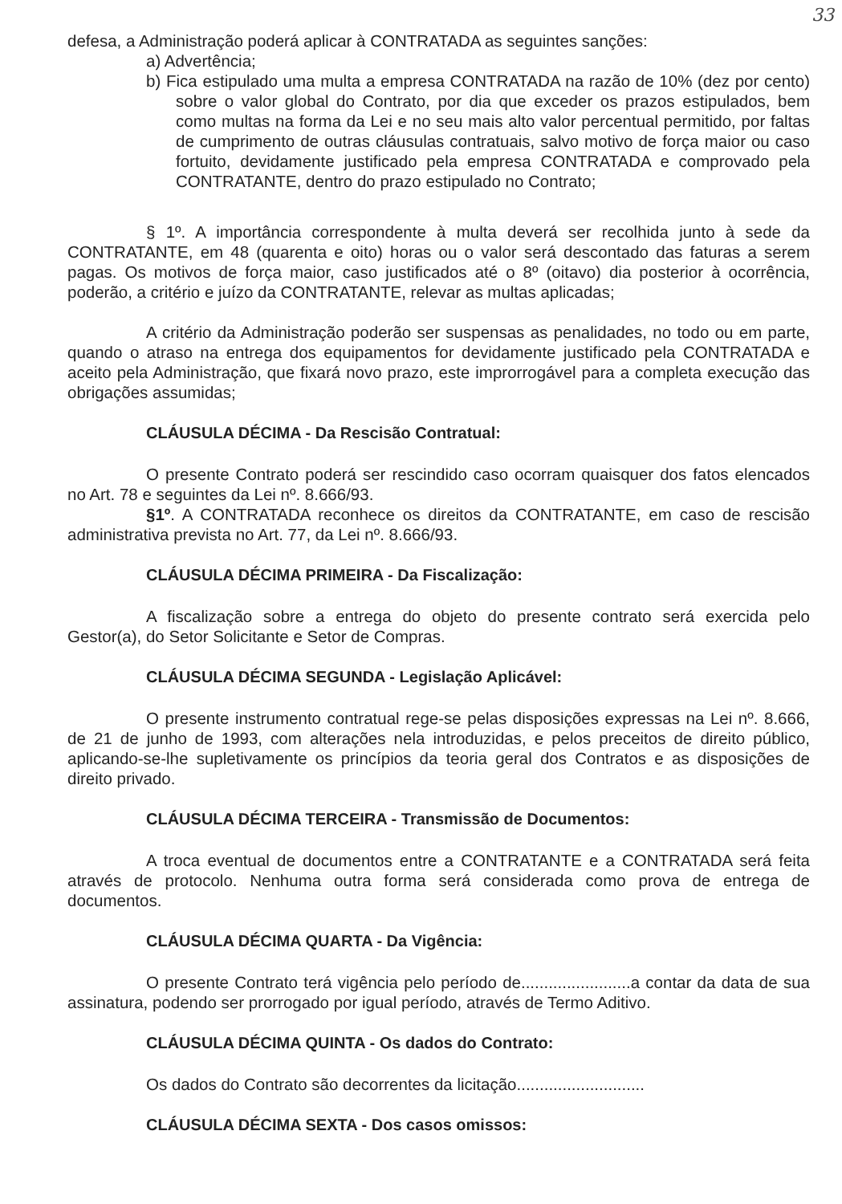33
defesa, a Administração poderá aplicar à CONTRATADA as seguintes sanções:
a) Advertência;
b) Fica estipulado uma multa a empresa CONTRATADA na razão de 10% (dez por cento) sobre o valor global do Contrato, por dia que exceder os prazos estipulados, bem como multas na forma da Lei e no seu mais alto valor percentual permitido, por faltas de cumprimento de outras cláusulas contratuais, salvo motivo de força maior ou caso fortuito, devidamente justificado pela empresa CONTRATADA e comprovado pela CONTRATANTE, dentro do prazo estipulado no Contrato;
§ 1º. A importância correspondente à multa deverá ser recolhida junto à sede da CONTRATANTE, em 48 (quarenta e oito) horas ou o valor será descontado das faturas a serem pagas. Os motivos de força maior, caso justificados até o 8º (oitavo) dia posterior à ocorrência, poderão, a critério e juízo da CONTRATANTE, relevar as multas aplicadas;
A critério da Administração poderão ser suspensas as penalidades, no todo ou em parte, quando o atraso na entrega dos equipamentos for devidamente justificado pela CONTRATADA e aceito pela Administração, que fixará novo prazo, este improrrogável para a completa execução das obrigações assumidas;
CLÁUSULA DÉCIMA - Da Rescisão Contratual:
O presente Contrato poderá ser rescindido caso ocorram quaisquer dos fatos elencados no Art. 78 e seguintes da Lei nº. 8.666/93.
§1º. A CONTRATADA reconhece os direitos da CONTRATANTE, em caso de rescisão administrativa prevista no Art. 77, da Lei nº. 8.666/93.
CLÁUSULA DÉCIMA PRIMEIRA - Da Fiscalização:
A fiscalização sobre a entrega do objeto do presente contrato será exercida pelo Gestor(a), do Setor Solicitante e Setor de Compras.
CLÁUSULA DÉCIMA SEGUNDA - Legislação Aplicável:
O presente instrumento contratual rege-se pelas disposições expressas na Lei nº. 8.666, de 21 de junho de 1993, com alterações nela introduzidas, e pelos preceitos de direito público, aplicando-se-lhe supletivamente os princípios da teoria geral dos Contratos e as disposições de direito privado.
CLÁUSULA DÉCIMA TERCEIRA - Transmissão de Documentos:
A troca eventual de documentos entre a CONTRATANTE e a CONTRATADA será feita através de protocolo. Nenhuma outra forma será considerada como prova de entrega de documentos.
CLÁUSULA DÉCIMA QUARTA - Da Vigência:
O presente Contrato terá vigência pelo período de........................a contar da data de sua assinatura, podendo ser prorrogado por igual período, através de Termo Aditivo.
CLÁUSULA DÉCIMA QUINTA - Os dados do Contrato:
Os dados do Contrato são decorrentes da licitação............................
CLÁUSULA DÉCIMA SEXTA - Dos casos omissos: